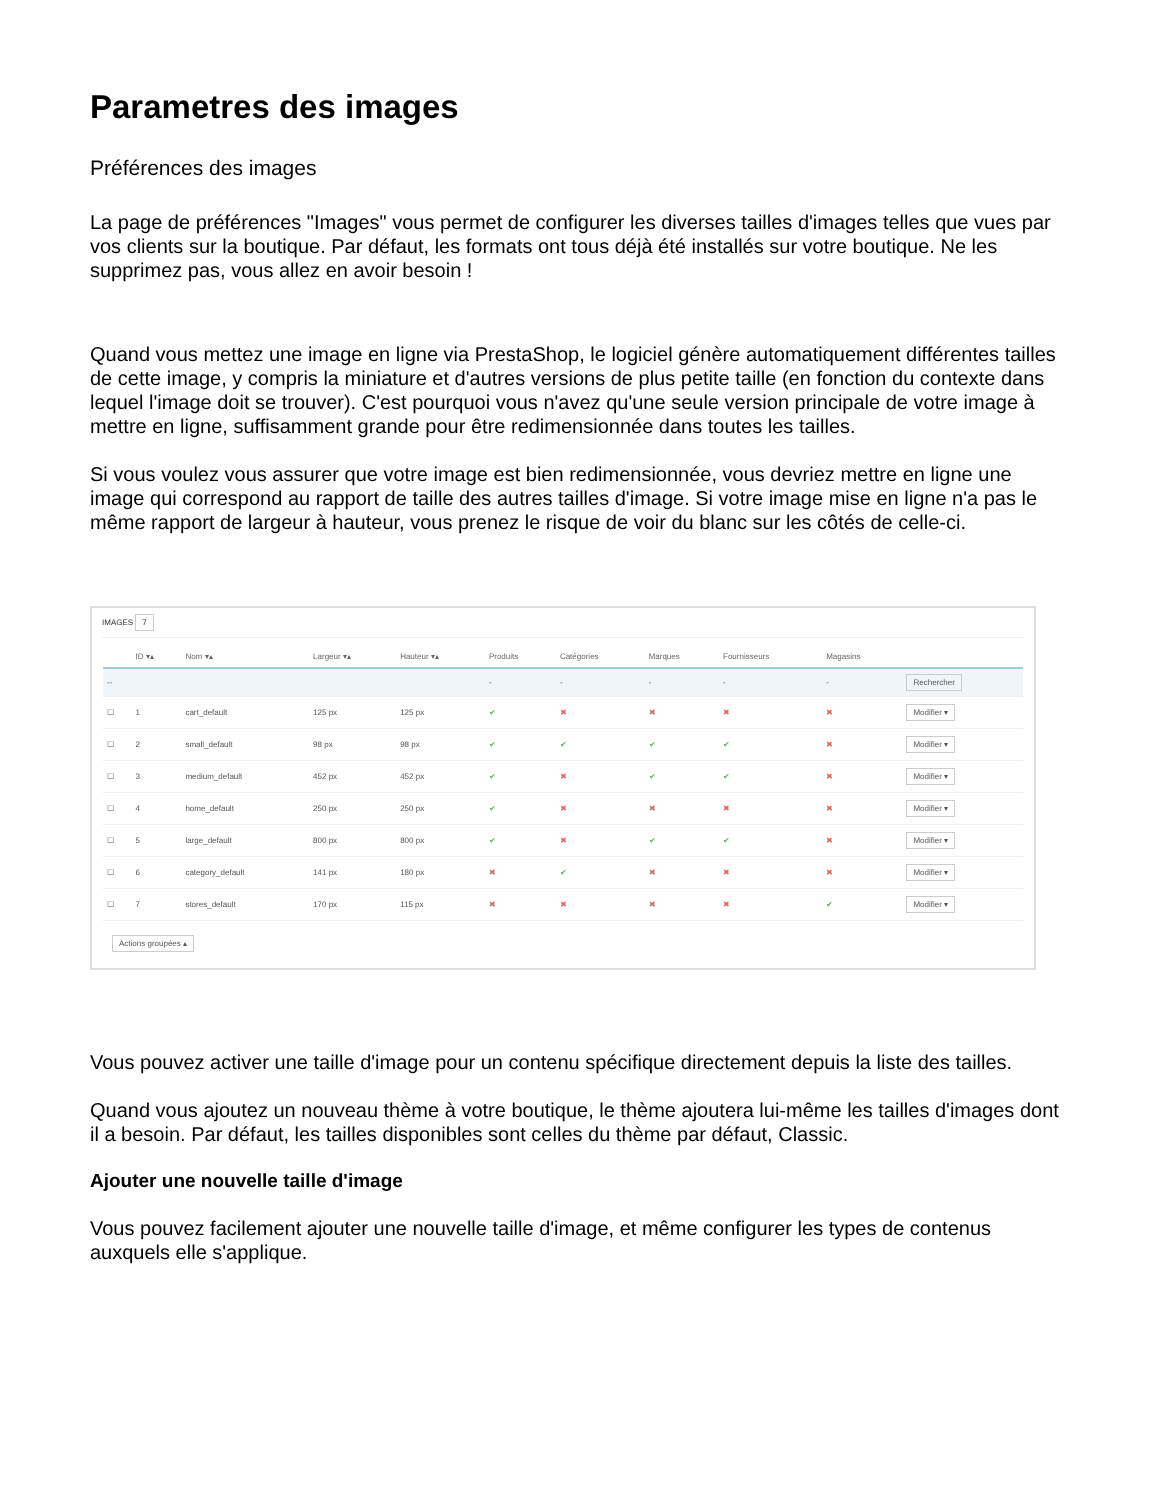Parametres des images
Préférences des images
La page de préférences "Images" vous permet de configurer les diverses tailles d'images telles que vues par vos clients sur la boutique. Par défaut, les formats ont tous déjà été installés sur votre boutique. Ne les supprimez pas, vous allez en avoir besoin !
Quand vous mettez une image en ligne via PrestaShop, le logiciel génère automatiquement différentes tailles de cette image, y compris la miniature et d'autres versions de plus petite taille (en fonction du contexte dans lequel l'image doit se trouver). C'est pourquoi vous n'avez qu'une seule version principale de votre image à mettre en ligne, suffisamment grande pour être redimensionnée dans toutes les tailles.
Si vous voulez vous assurer que votre image est bien redimensionnée, vous devriez mettre en ligne une image qui correspond au rapport de taille des autres tailles d'image. Si votre image mise en ligne n'a pas le même rapport de largeur à hauteur, vous prenez le risque de voir du blanc sur les côtés de celle-ci.
IMAGES 7
| | ID ▾▴ | Nom ▾▴ | Largeur ▾▴ | Hauteur ▾▴ | Produits | Catégories | Marques | Fournisseurs | Magasins | |
| --- | --- | --- | --- | --- | --- | --- | --- | --- | --- | --- |
| -- | | | | | - | - | - | - | - | Rechercher |
| ☐ | 1 | cart_default | 125 px | 125 px | ✔ | ✖ | ✖ | ✖ | ✖ | Modifier ▾ |
| ☐ | 2 | small_default | 98 px | 98 px | ✔ | ✔ | ✔ | ✔ | ✖ | Modifier ▾ |
| ☐ | 3 | medium_default | 452 px | 452 px | ✔ | ✖ | ✔ | ✔ | ✖ | Modifier ▾ |
| ☐ | 4 | home_default | 250 px | 250 px | ✔ | ✖ | ✖ | ✖ | ✖ | Modifier ▾ |
| ☐ | 5 | large_default | 800 px | 800 px | ✔ | ✖ | ✔ | ✔ | ✖ | Modifier ▾ |
| ☐ | 6 | category_default | 141 px | 180 px | ✖ | ✔ | ✖ | ✖ | ✖ | Modifier ▾ |
| ☐ | 7 | stores_default | 170 px | 115 px | ✖ | ✖ | ✖ | ✖ | ✔ | Modifier ▾ |
Actions groupées ▴
Vous pouvez activer une taille d'image pour un contenu spécifique directement depuis la liste des tailles.
Quand vous ajoutez un nouveau thème à votre boutique, le thème ajoutera lui-même les tailles d'images dont il a besoin. Par défaut, les tailles disponibles sont celles du thème par défaut, Classic.
Ajouter une nouvelle taille d'image
Vous pouvez facilement ajouter une nouvelle taille d'image, et même configurer les types de contenus auxquels elle s'applique.